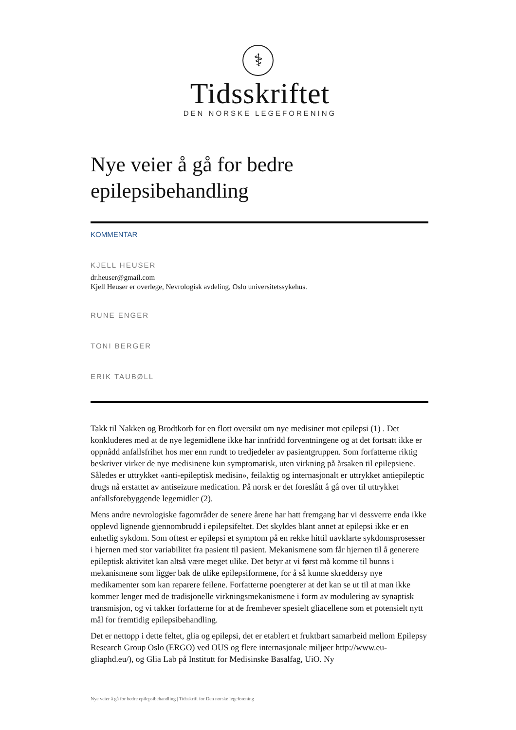⚕
Tidsskriftet
DEN NORSKE LEGEFORENING
Nye veier å gå for bedre
epilepsibehandling
KOMMENTAR
KJELL HEUSER
dr.heuser@gmail.com
Kjell Heuser er overlege, Nevrologisk avdeling, Oslo universitetssykehus.
RUNE ENGER
TONI BERGER
ERIK TAUBØLL
Takk til Nakken og Brodtkorb for en flott oversikt om nye medisiner mot epilepsi (1) . Det konkluderes med at de nye legemidlene ikke har innfridd forventningene og at det fortsatt ikke er oppnådd anfallsfrihet hos mer enn rundt to tredjedeler av pasientgruppen. Som forfatterne riktig beskriver virker de nye medisinene kun symptomatisk, uten virkning på årsaken til epilepsiene. Således er uttrykket «anti-epileptisk medisin», feilaktig og internasjonalt er uttrykket antiepileptic drugs nå erstattet av antiseizure medication. På norsk er det foreslått å gå over til uttrykket anfallsforebyggende legemidler (2).
Mens andre nevrologiske fagområder de senere årene har hatt fremgang har vi dessverre enda ikke opplevd lignende gjennombrudd i epilepsifeltet. Det skyldes blant annet at epilepsi ikke er en enhetlig sykdom. Som oftest er epilepsi et symptom på en rekke hittil uavklarte sykdomsprosesser i hjernen med stor variabilitet fra pasient til pasient. Mekanismene som får hjernen til å generere epileptisk aktivitet kan altså være meget ulike. Det betyr at vi først må komme til bunns i mekanismene som ligger bak de ulike epilepsiformene, for å så kunne skreddersy nye medikamenter som kan reparere feilene. Forfatterne poengterer at det kan se ut til at man ikke kommer lenger med de tradisjonelle virkningsmekanismene i form av modulering av synaptisk transmisjon, og vi takker forfatterne for at de fremhever spesielt gliacellene som et potensielt nytt mål for fremtidig epilepsibehandling.
Det er nettopp i dette feltet, glia og epilepsi, det er etablert et fruktbart samarbeid mellom Epilepsy Research Group Oslo (ERGO) ved OUS og flere internasjonale miljøer http://www.eu-gliaphd.eu/), og Glia Lab på Institutt for Medisinske Basalfag, UiO. Ny
Nye veier å gå for bedre epilepsibehandling | Tidsskrift for Den norske legeforening